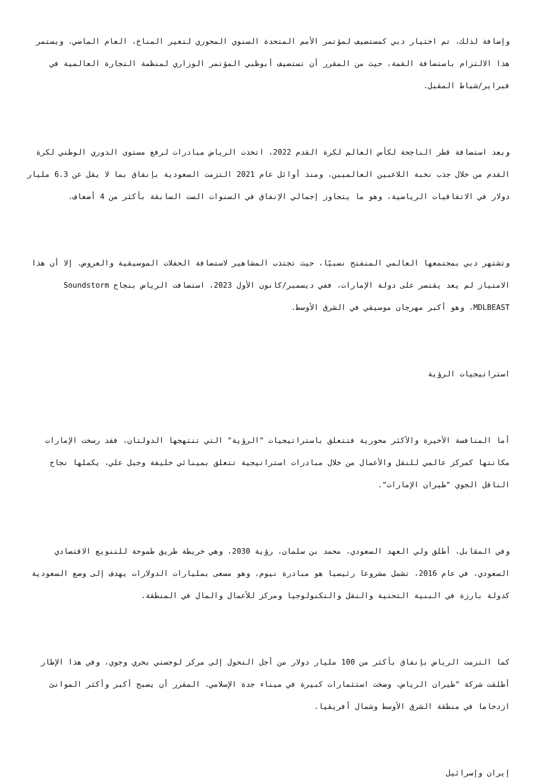وإضافة لذلك، تم اختيار دبي كمستضيف لمؤتمر الأمم المتحدة السنوي المحوري لتغير المناخ، العام الماضي، ويستمر هذا الالتزام باستضافة القمة، حيث من المقرر أن تستضيف أبوظبي المؤتمر الوزاري لمنظمة التجارة العالمية في فبراير/شباط المقبل.
وبعد استضافة قطر الناجحة لكأس العالم لكرة القدم 2022، اتخذت الرياض مبادرات لرفع مستوى الدوري الوطني لكرة القدم من خلال جذب نخبة اللاعبين العالميين، ومنذ أوائل عام 2021 التزمت السعودية بإنفاق بما لا يقل عن 6.3 مليار دولار في الاتفاقيات الرياضية، وهو ما يتجاوز إجمالي الإنفاق في السنوات الست السابقة بأكثر من 4 أضعاف.
وتشتهر دبي بمجتمعها العالمي المنفتح نسبيًا، حيث تجتذب المشاهير لاستضافة الحفلات الموسيقية والعروض. إلا أن هذا الامتياز لم يعد يقتصر على دولة الإمارات، ففي ديسمبر/كانون الأول 2023، استضافت الرياض بنجاح Soundstorm MDLBEAST، وهو أكبر مهرجان موسيقي في الشرق الأوسط.
استراتيجيات الرؤية
أما المنافسة الأخيرة والأكثر محورية فتتعلق باستراتيجيات "الرؤية" التي تنتهجها الدولتان، فقد رسخت الإمارات مكانتها كمركز عالمي للنقل والأعمال من خلال مبادرات استراتيجية تتعلق بمينائي خليفة وجبل علي، يكملها نجاح الناقل الجوي "طيران الإمارات".
وفي المقابل، أطلق ولي العهد السعودي، محمد بن سلمان، رؤية 2030، وهي خريطة طريق طموحة للتنويع الاقتصادي السعودي، في عام 2016، تشمل مشروعا رئيسيا هو مبادرة نيوم، وهو مسعى بمليارات الدولارات يهدف إلى وضع السعودية كدولة بارزة في البنية التحتية والنقل والتكنولوجيا ومركز للأعمال والمال في المنطقة.
كما التزمت الرياض بإنفاق بأكثر من 100 مليار دولار من أجل التحول إلى مركز لوجستي بحري وجوي، وفي هذا الإطار أطلقت شركة "طيران الرياض، وضخت استثمارات كبيرة في ميناء جدة الإسلامي، المقرر أن يصبح أكبر وأكثر الموانئ ازدحاما في منطقة الشرق الأوسط وشمال أفريقيا.
إيران وإسرائيل